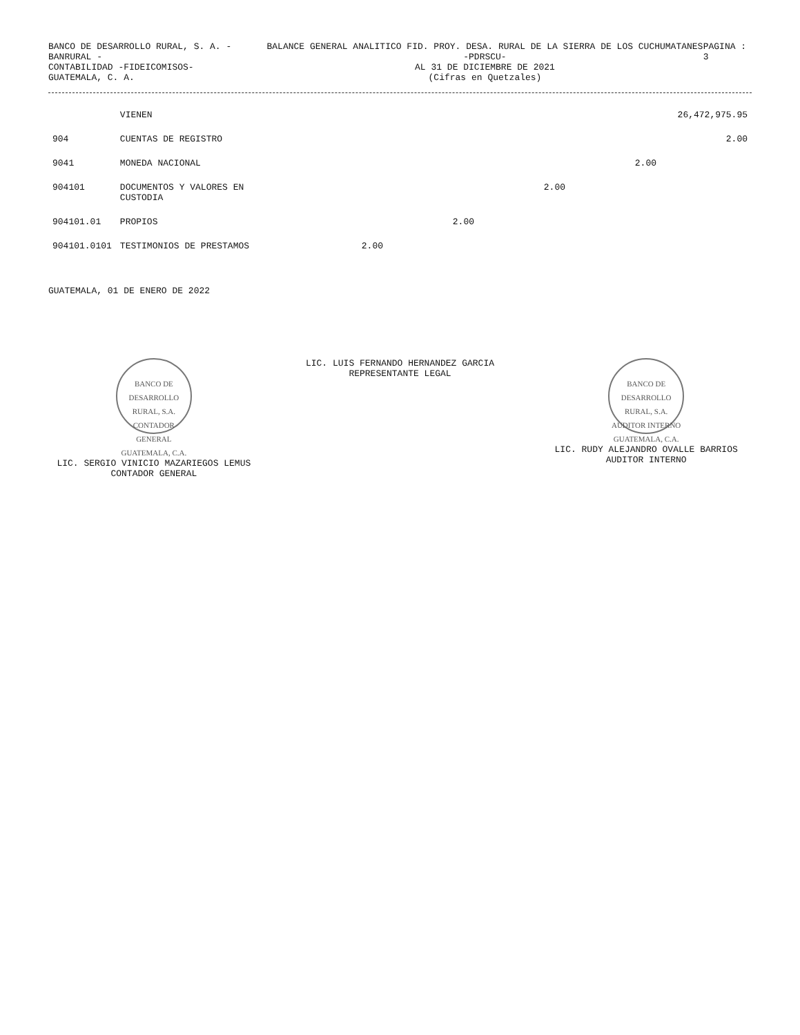BANCO DE DESARROLLO RURAL, S. A. - BANRURAL -
CONTABILIDAD -FIDEICOMISOS-
GUATEMALA, C. A.
BALANCE GENERAL ANALITICO FID. PROY. DESA. RURAL DE LA SIERRA DE LOS CUCHUMATANES -PDRSCU-
AL 31 DE DICIEMBRE DE 2021
(Cifras en Quetzales)
PAGINA : 3
| | VIENEN | | | | | 26,472,975.95 |
| 904 | CUENTAS DE REGISTRO | | | | | 2.00 |
| 9041 | MONEDA NACIONAL | | | | 2.00 | |
| 904101 | DOCUMENTOS Y VALORES EN CUSTODIA | | | 2.00 | | |
| 904101.01 | PROPIOS | | 2.00 | | | |
| 904101.0101 | TESTIMONIOS DE PRESTAMOS | 2.00 | | | | |
GUATEMALA, 01 DE ENERO DE 2022
BANCO DE DESARROLLO RURAL, S.A.
CONTADOR GENERAL
GUATEMALA, C.A.
LIC. SERGIO VINICIO MAZARIEGOS LEMUS
CONTADOR GENERAL
LIC. LUIS FERNANDO HERNANDEZ GARCIA
REPRESENTANTE LEGAL
BANCO DE DESARROLLO RURAL, S.A.
AUDITOR INTERNO
GUATEMALA, C.A.
LIC. RUDY ALEJANDRO OVALLE BARRIOS
AUDITOR INTERNO